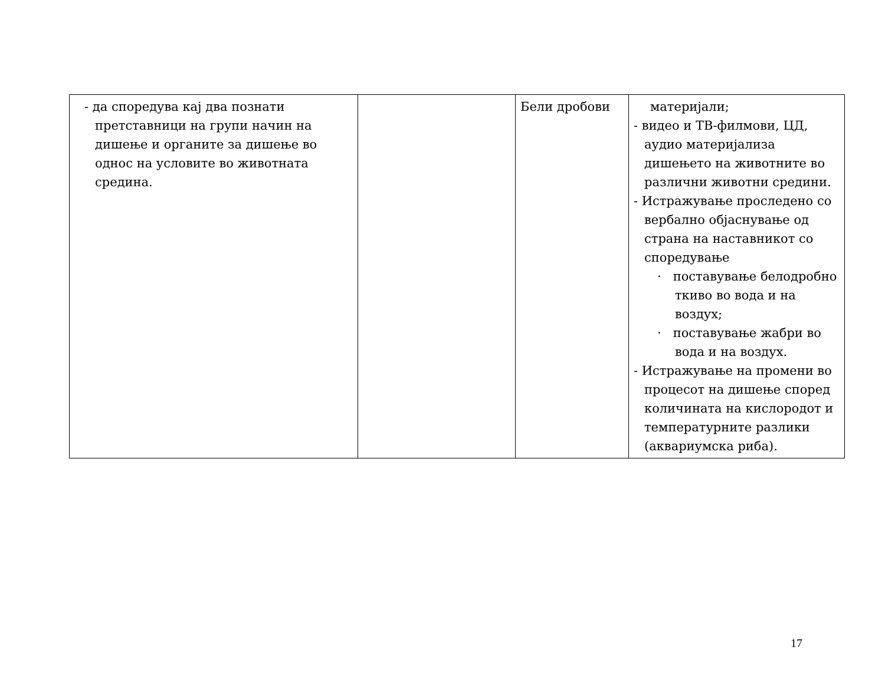| - да споредува кај два познати претставници на групи начин на дишење и органите за дишење во однос на условите во животната средина. | | Бели дробови | материјали; - видео и ТВ-филмови, ЦД, аудио материјализа дишењето на животните во различни животни средини. - Истражување проследено со вербално објаснување од страна на наставникот со споредување · поставување белодробно ткиво во вода и на воздух; · поставување жабри во вода и на воздух. - Истражување на промени во процесот на дишење според количината на кислородот и температурните разлики (аквариумска риба). |
17